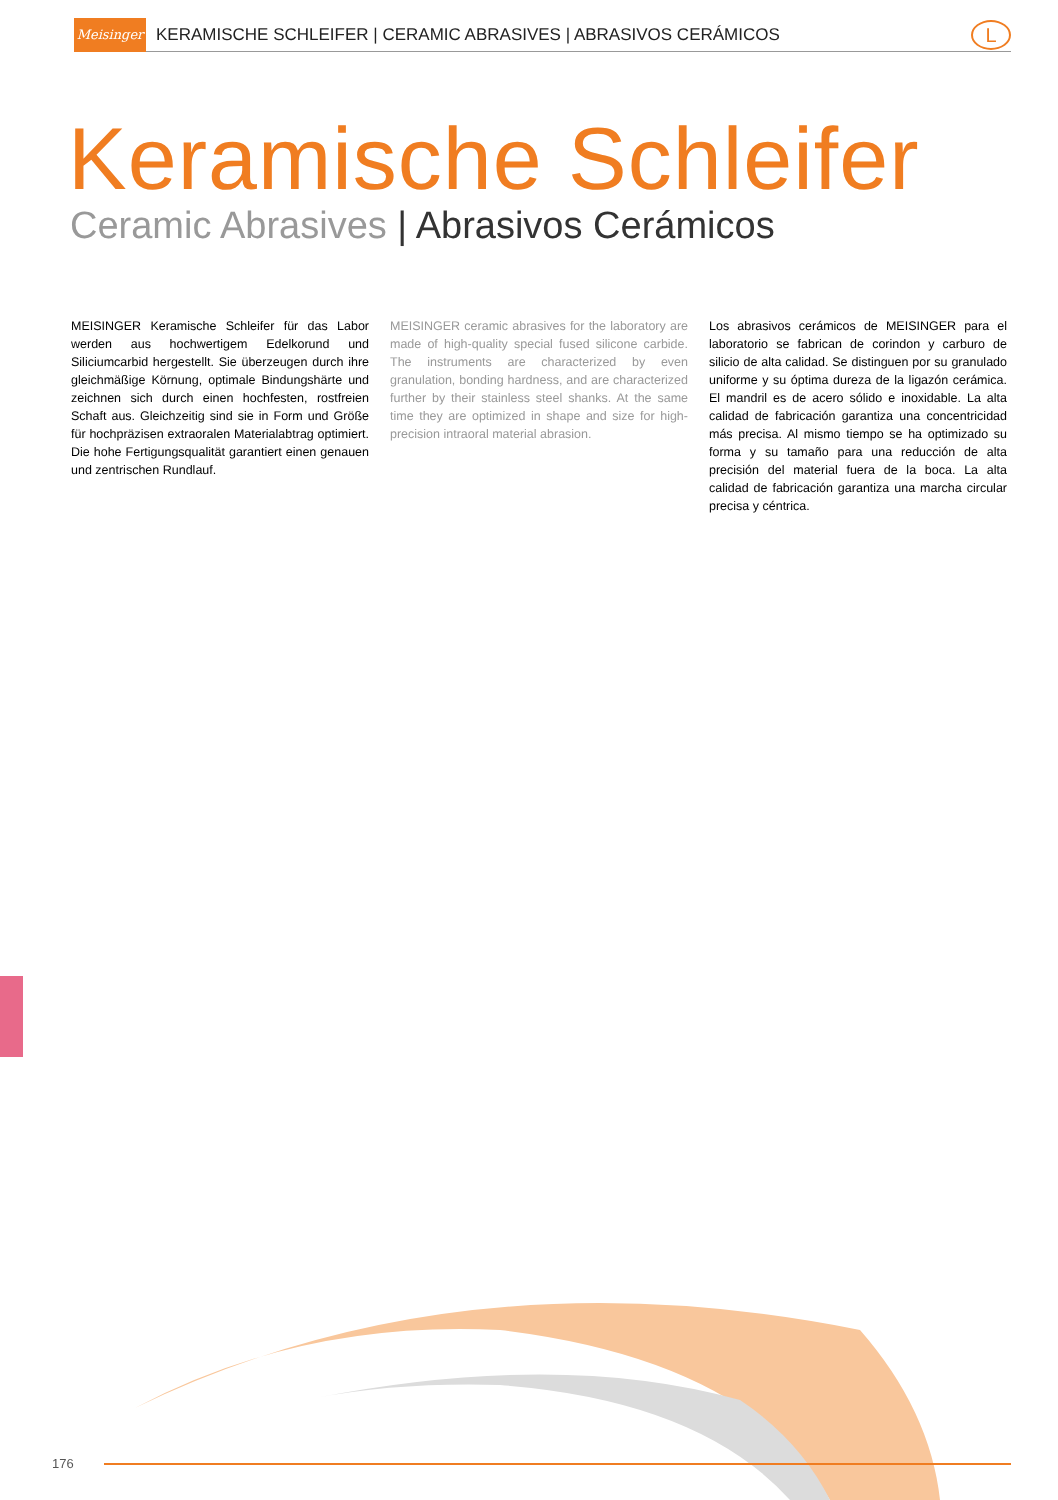Meisinger
KERAMISCHE SCHLEIFER | CERAMIC ABRASIVES | ABRASIVOS CERÁMICOS
L
Keramische Schleifer
Ceramic Abrasives | Abrasivos Cerámicos
MEISINGER Keramische Schleifer für das Labor werden aus hochwertigem Edelkorund und Siliciumcarbid hergestellt. Sie überzeugen durch ihre gleichmäßige Körnung, optimale Bindungshärte und zeichnen sich durch einen hochfesten, rostfreien Schaft aus. Gleichzeitig sind sie in Form und Größe für hochpräzisen extraoralen Materialabtrag optimiert. Die hohe Fertigungsqualität garantiert einen genauen und zentrischen Rundlauf.
MEISINGER ceramic abrasives for the laboratory are made of high-quality special fused silicone carbide. The instruments are characterized by even granulation, bonding hardness, and are characterized further by their stainless steel shanks. At the same time they are optimized in shape and size for high-precision intraoral material abrasion.
Los abrasivos cerámicos de MEISINGER para el laboratorio se fabrican de corindon y carburo de silicio de alta calidad. Se distinguen por su granulado uniforme y su óptima dureza de la ligazón cerámica. El mandril es de acero sólido e inoxidable. La alta calidad de fabricación garantiza una concentricidad más precisa. Al mismo tiempo se ha optimizado su forma y su tamaño para una reducción de alta precisión del material fuera de la boca. La alta calidad de fabricación garantiza una marcha circular precisa y céntrica.
176